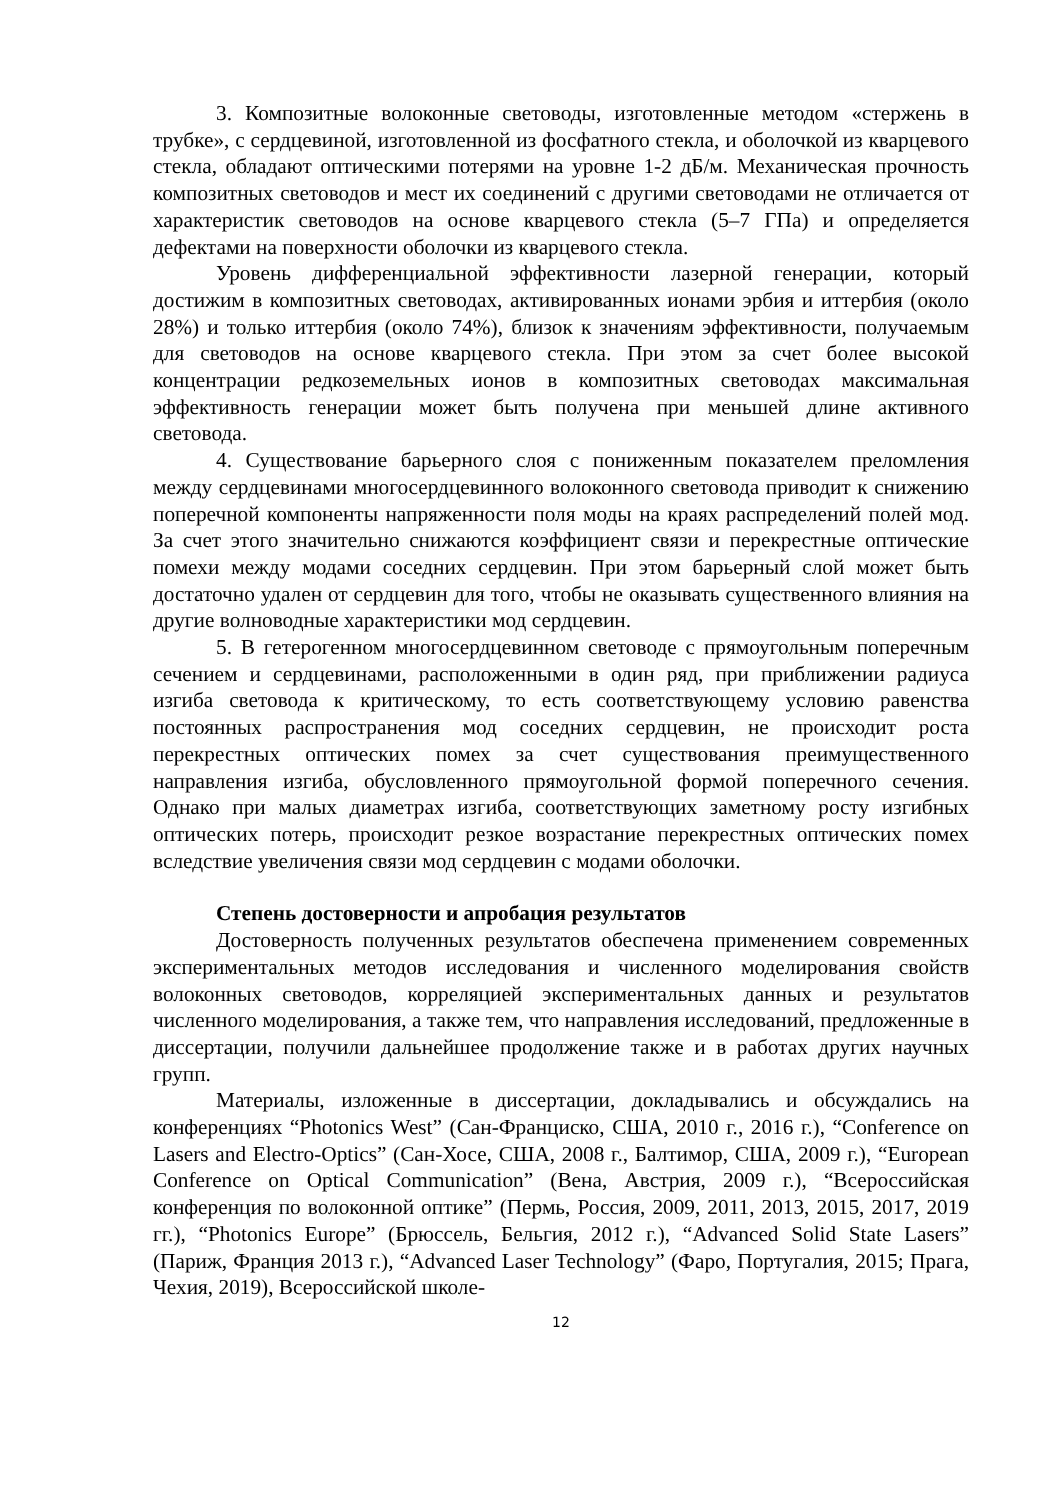3. Композитные волоконные световоды, изготовленные методом «стержень в трубке», с сердцевиной, изготовленной из фосфатного стекла, и оболочкой из кварцевого стекла, обладают оптическими потерями на уровне 1-2 дБ/м. Механическая прочность композитных световодов и мест их соединений с другими световодами не отличается от характеристик световодов на основе кварцевого стекла (5–7 ГПа) и определяется дефектами на поверхности оболочки из кварцевого стекла.
Уровень дифференциальной эффективности лазерной генерации, который достижим в композитных световодах, активированных ионами эрбия и иттербия (около 28%) и только иттербия (около 74%), близок к значениям эффективности, получаемым для световодов на основе кварцевого стекла. При этом за счет более высокой концентрации редкоземельных ионов в композитных световодах максимальная эффективность генерации может быть получена при меньшей длине активного световода.
4. Существование барьерного слоя с пониженным показателем преломления между сердцевинами многосердцевинного волоконного световода приводит к снижению поперечной компоненты напряженности поля моды на краях распределений полей мод. За счет этого значительно снижаются коэффициент связи и перекрестные оптические помехи между модами соседних сердцевин. При этом барьерный слой может быть достаточно удален от сердцевин для того, чтобы не оказывать существенного влияния на другие волноводные характеристики мод сердцевин.
5. В гетерогенном многосердцевинном световоде с прямоугольным поперечным сечением и сердцевинами, расположенными в один ряд, при приближении радиуса изгиба световода к критическому, то есть соответствующему условию равенства постоянных распространения мод соседних сердцевин, не происходит роста перекрестных оптических помех за счет существования преимущественного направления изгиба, обусловленного прямоугольной формой поперечного сечения. Однако при малых диаметрах изгиба, соответствующих заметному росту изгибных оптических потерь, происходит резкое возрастание перекрестных оптических помех вследствие увеличения связи мод сердцевин с модами оболочки.
Степень достоверности и апробация результатов
Достоверность полученных результатов обеспечена применением современных экспериментальных методов исследования и численного моделирования свойств волоконных световодов, корреляцией экспериментальных данных и результатов численного моделирования, а также тем, что направления исследований, предложенные в диссертации, получили дальнейшее продолжение также и в работах других научных групп.
Материалы, изложенные в диссертации, докладывались и обсуждались на конференциях “Photonics West” (Сан-Франциско, США, 2010 г., 2016 г.), “Conference on Lasers and Electro-Optics” (Сан-Хосе, США, 2008 г., Балтимор, США, 2009 г.), “European Conference on Optical Communication” (Вена, Австрия, 2009 г.), “Всероссийская конференция по волоконной оптике” (Пермь, Россия, 2009, 2011, 2013, 2015, 2017, 2019 гг.), “Photonics Europe” (Брюссель, Бельгия, 2012 г.), “Advanced Solid State Lasers” (Париж, Франция 2013 г.), “Advanced Laser Technology” (Фаро, Португалия, 2015; Прага, Чехия, 2019), Всероссийской школе-
12